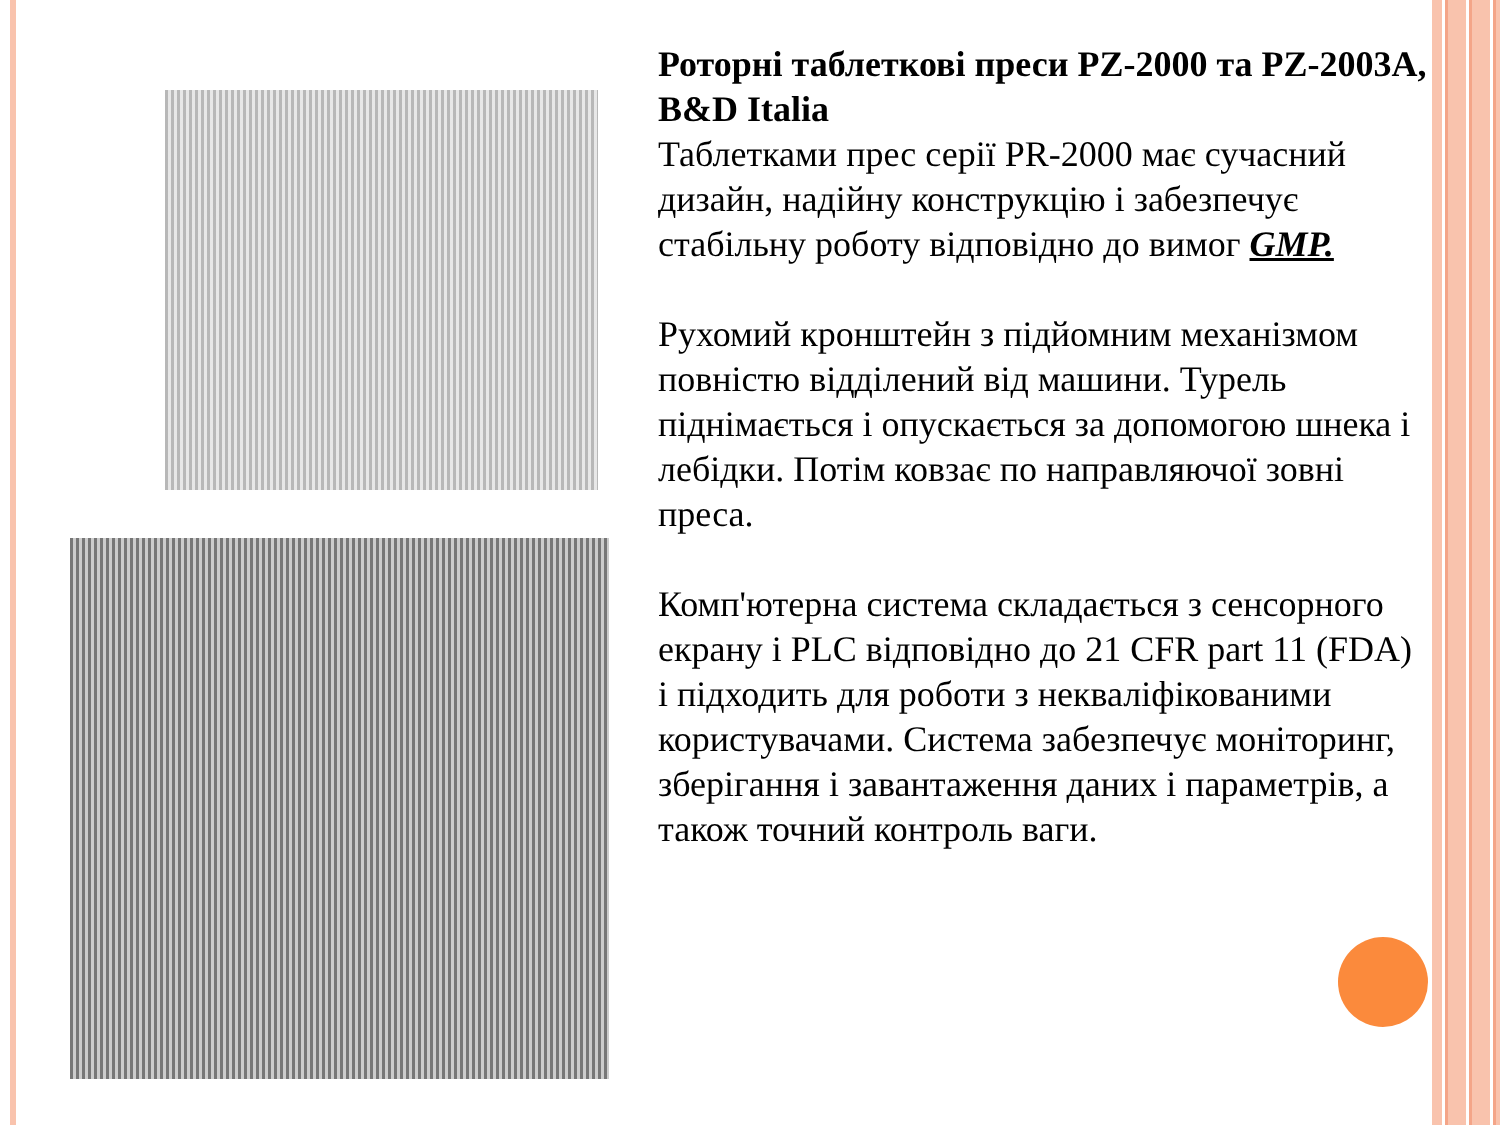Роторні таблеткові преси PZ-2000 та PZ-2003A, B&D Italia
Таблетками прес серії PR-2000 має сучасний дизайн, надійну конструкцію і забезпечує стабільну роботу відповідно до вимог GMP.
Рухомий кронштейн з підйомним механізмом повністю відділений від машини. Турель піднімається і опускається за допомогою шнека і лебідки. Потім ковзає по направляючої зовні преса.
Комп'ютерна система складається з сенсорного екрану і PLC відповідно до 21 CFR part 11 (FDA) і підходить для роботи з некваліфікованими користувачами. Система забезпечує моніторинг, зберігання і завантаження даних і параметрів, а також точний контроль ваги.